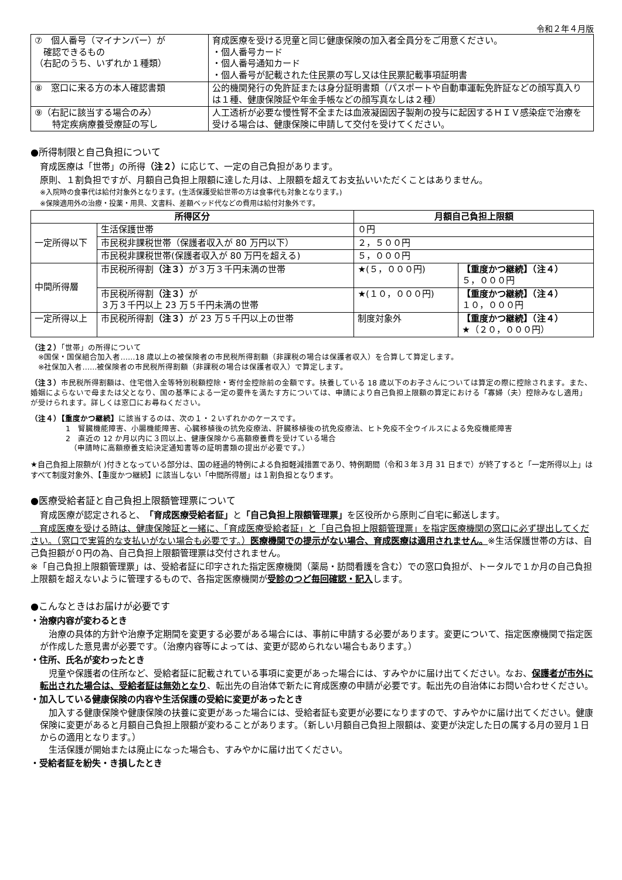令和２年４月版
| ⑦ 個人番号（マイナンバー）が 確認できるもの （右記のうち、いずれか１種類） | 育成医療を受ける児童と同じ健康保険の加入者全員分をご用意ください。 ・個人番号カード ・個人番号通知カード ・個人番号が記載された住民票の写し又は住民票記載事項証明書 |
| ⑧ 窓口に来る方の本人確認書類 | 公的機関発行の免許証または身分証明書類（パスポートや自動車運転免許証などの顔写真入りは１種、健康保険証や年金手帳などの顔写真なしは２種） |
| ⑨（右記に該当する場合のみ） 特定疾病療養受療証の写し | 人工透析が必要な慢性腎不全または血液凝固因子製剤の投与に起因するＨＩＶ感染症で治療を受ける場合は、健康保険に申請して交付を受けてください。 |
●所得制限と自己負担について
育成医療は「世帯」の所得（注２）に応じて、一定の自己負担があります。
原則、１割負担ですが、月額自己負担上限額に達した月は、上限額を超えてお支払いいただくことはありません。
※入院時の食事代は給付対象外となります。(生活保護受給世帯の方は食事代も対象となります。)
※保険適用外の治療・投薬・用具、文書料、差額ベッド代などの費用は給付対象外です。
| 所得区分 | | 月額自己負担上限額 | |
| --- | --- | --- | --- |
| 一定所得以下 | 生活保護世帯 | ０円 | |
| | 市民税非課税世帯（保護者収入が 80 万円以下） | ２，５００円 | |
| | 市民税非課税世帯(保護者収入が 80 万円を超える) | ５，０００円 | |
| 中間所得層 | 市民税所得割 （注３） が３万３千円未満の世帯 | ★(５，０００円) | 【重度かつ継続】（注４） ５，０００円 |
| | 市民税所得割 （注３） が ３万３千円以上 23 万５千円未満の世帯 | ★(１０，０００円) | 【重度かつ継続】（注４） １０，０００円 |
| 一定所得以上 | 市民税所得割 （注３） が 23 万５千円以上の世帯 | 制度対象外 | 【重度かつ継続】（注４） ★（２０，０００円） |
（注２）「世帯」の所得について
　※国保・国保組合加入者……18 歳以上の被保険者の市民税所得割額（非課税の場合は保護者収入）を合算して算定します。
　※社保加入者……被保険者の市民税所得割額（非課税の場合は保護者収入）で算定します。
（注３）市民税所得割額は、住宅借入金等特別税額控除・寄付金控除前の金額です。扶養している 18 歳以下のお子さんについては算定の際に控除されます。また、婚姻によらないで母または父となり、国の基準による一定の要件を満たす方については、申請により自己負担上限額の算定における「寡婦（夫）控除みなし適用」が受けられます。詳しくは窓口にお尋ねください。
（注４）【重度かつ継続】に該当するのは、次の１・２いずれかのケースです。
1　腎臓機能障害、小腸機能障害、心臓移植後の抗免疫療法、肝臓移植後の抗免疫療法、ヒト免疫不全ウイルスによる免疫機能障害
2　直近の 12 か月以内に３回以上、健康保険から高額療養費を受けている場合
　（申請時に高額療養支給決定通知書等の証明書類の提出が必要です。）
★自己負担上限額が( )付きとなっている部分は、国の経過的特例による負担軽減措置であり、特例期間（令和３年３月 31 日まで）が終了すると「一定所得以上」はすべて制度対象外、【重度かつ継続】に該当しない「中間所得層」は１割負担となります。
●医療受給者証と自己負担上限額管理票について
育成医療が認定されると、「育成医療受給者証」と「自己負担上限額管理票」を区役所から原則ご自宅に郵送します。
　育成医療を受ける時は、健康保険証と一緒に、「育成医療受給者証」と「自己負担上限額管理票」を指定医療機関の窓口に必ず提出してください。（窓口で実質的な支払いがない場合も必要です。）医療機関での提示がない場合、育成医療は適用されません。※生活保護世帯の方は、自己負担額が０円の為、自己負担上限額管理票は交付されません。
※「自己負担上限額管理票」は、受給者証に印字された指定医療機関（薬局・訪問看護を含む）での窓口負担が、トータルで１か月の自己負担上限額を超えないように管理するもので、各指定医療機関が受診のつど毎回確認・記入します。
●こんなときはお届けが必要です
・治療内容が変わるとき
　治療の具体的方針や治療予定期間を変更する必要がある場合には、事前に申請する必要があります。変更について、指定医療機関で指定医が作成した意見書が必要です。（治療内容等によっては、変更が認められない場合もあります。）
・住所、氏名が変わったとき
　児童や保護者の住所など、受給者証に記載されている事項に変更があった場合には、すみやかに届け出てください。なお、保護者が市外に転出された場合は、受給者証は無効となり、転出先の自治体で新たに育成医療の申請が必要です。転出先の自治体にお問い合わせください。
・加入している健康保険の内容や生活保護の受給に変更があったとき
　加入する健康保険や健康保険の扶養に変更があった場合には、受給者証も変更が必要になりますので、すみやかに届け出てください。健康保険に変更があると月額自己負担上限額が変わることがあります。（新しい月額自己負担上限額は、変更が決定した日の属する月の翌月１日からの適用となります。）
　生活保護が開始または廃止になった場合も、すみやかに届け出てください。
・受給者証を紛失・き損したとき